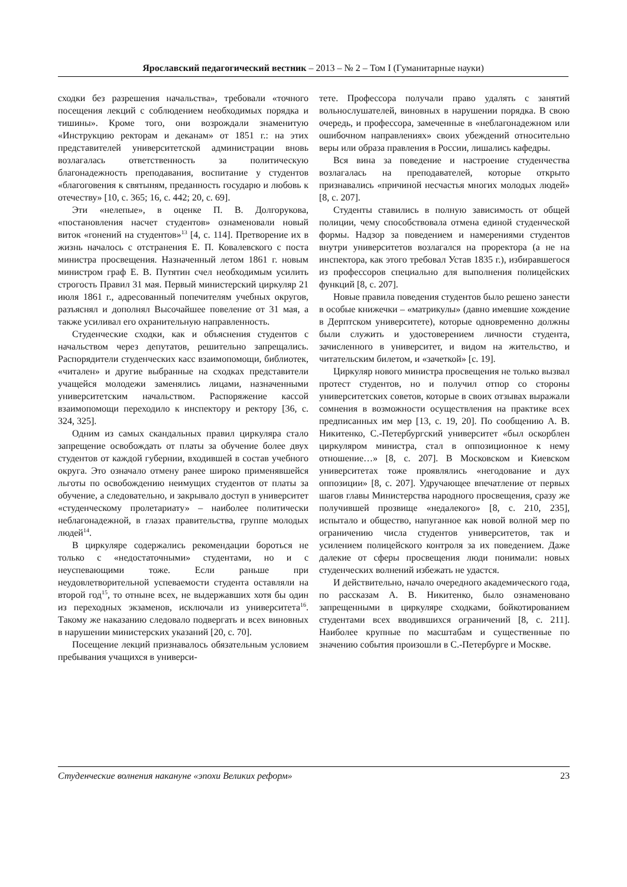Ярославский педагогический вестник – 2013 – № 2 – Том I (Гуманитарные науки)
сходки без разрешения начальства», требовали «точного посещения лекций с соблюдением необходимых порядка и тишины». Кроме того, они возрождали знаменитую «Инструкцию ректорам и деканам» от 1851 г.: на этих представителей университетской администрации вновь возлагалась ответственность за политическую благонадежность преподавания, воспитание у студентов «благоговения к святыням, преданность государю и любовь к отечеству» [10, с. 365; 16, с. 442; 20, с. 69].
Эти «нелепые», в оценке П. В. Долгорукова, «постановления насчет студентов» ознаменовали новый виток «гонений на студентов»<sup>13</sup> [4, с. 114]. Претворение их в жизнь началось с отстранения Е. П. Ковалевского с поста министра просвещения. Назначенный летом 1861 г. новым министром граф Е. В. Путятин счел необходимым усилить строгость Правил 31 мая. Первый министерский циркуляр 21 июля 1861 г., адресованный попечителям учебных округов, разъяснял и дополнял Высочайшее повеление от 31 мая, а также усиливал его охранительную направленность.
Студенческие сходки, как и объяснения студентов с начальством через депутатов, решительно запрещались. Распорядители студенческих касс взаимопомощи, библиотек, «читален» и другие выбранные на сходках представители учащейся молодежи заменялись лицами, назначенными университетским начальством. Распоряжение кассой взаимопомощи переходило к инспектору и ректору [36, с. 324, 325].
Одним из самых скандальных правил циркуляра стало запрещение освобождать от платы за обучение более двух студентов от каждой губернии, входившей в состав учебного округа. Это означало отмену ранее широко применявшейся льготы по освобождению неимущих студентов от платы за обучение, а следовательно, и закрывало доступ в университет «студенческому пролетариату» – наиболее политически неблагонадежной, в глазах правительства, группе молодых людей<sup>14</sup>.
В циркуляре содержались рекомендации бороться не только с «недостаточными» студентами, но и с неуспевающими тоже. Если раньше при неудовлетворительной успеваемости студента оставляли на второй год<sup>15</sup>, то отныне всех, не выдержавших хотя бы один из переходных экзаменов, исключали из университета<sup>16</sup>. Такому же наказанию следовало подвергать и всех виновных в нарушении министерских указаний [20, с. 70].
Посещение лекций признавалось обязательным условием пребывания учащихся в универси-
тете. Профессора получали право удалять с занятий вольнослушателей, виновных в нарушении порядка. В свою очередь, и профессора, замеченные в «неблагонадежном или ошибочном направлениях» своих убеждений относительно веры или образа правления в России, лишались кафедры.
Вся вина за поведение и настроение студенчества возлагалась на преподавателей, которые открыто признавались «причиной несчастья многих молодых людей» [8, с. 207].
Студенты ставились в полную зависимость от общей полиции, чему способствовала отмена единой студенческой формы. Надзор за поведением и намерениями студентов внутри университетов возлагался на проректора (а не на инспектора, как этого требовал Устав 1835 г.), избиравшегося из профессоров специально для выполнения полицейских функций [8, с. 207].
Новые правила поведения студентов было решено занести в особые книжечки – «матрикулы» (давно имевшие хождение в Дерптском университете), которые одновременно должны были служить и удостоверением личности студента, зачисленного в университет, и видом на жительство, и читательским билетом, и «зачеткой» [с. 19].
Циркуляр нового министра просвещения не только вызвал протест студентов, но и получил отпор со стороны университетских советов, которые в своих отзывах выражали сомнения в возможности осуществления на практике всех предписанных им мер [13, с. 19, 20]. По сообщению А. В. Никитенко, С.-Петербургский университет «был оскорблен циркуляром министра, стал в оппозиционное к нему отношение…» [8, с. 207]. В Московском и Киевском университетах тоже проявлялись «негодование и дух оппозиции» [8, с. 207]. Удручающее впечатление от первых шагов главы Министерства народного просвещения, сразу же получившей прозвище «недалекого» [8, с. 210, 235], испытало и общество, напуганное как новой волной мер по ограничению числа студентов университетов, так и усилением полицейского контроля за их поведением. Даже далекие от сферы просвещения люди понимали: новых студенческих волнений избежать не удастся.
И действительно, начало очередного академического года, по рассказам А. В. Никитенко, было ознаменовано запрещенными в циркуляре сходками, бойкотированием студентами всех вводившихся ограничений [8, с. 211]. Наиболее крупные по масштабам и существенные по значению события произошли в С.-Петербурге и Москве.
Студенческие волнения накануне «эпохи Великих реформ» 23